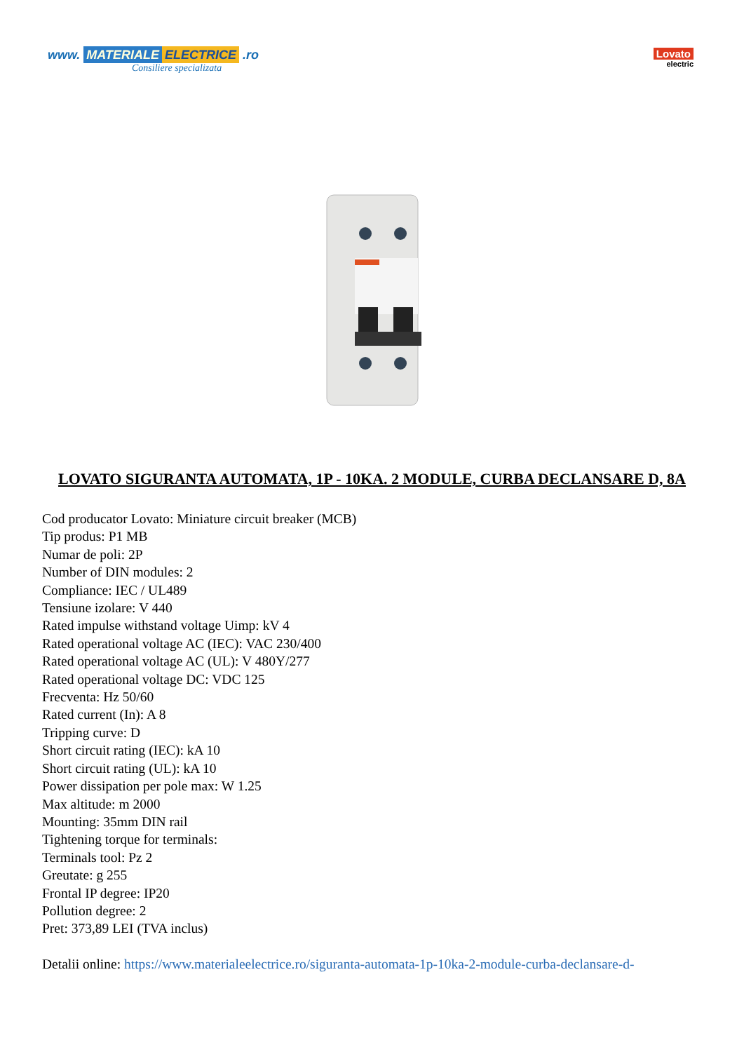www. MATERIALE ELECTRICE .ro
Consiliere specializata
Lovato
electric
LOVATO SIGURANTA AUTOMATA, 1P - 10KA. 2 MODULE, CURBA DECLANSARE D, 8A
Cod producator Lovato: Miniature circuit breaker (MCB)
Tip produs: P1 MB
Numar de poli: 2P
Number of DIN modules: 2
Compliance: IEC / UL489
Tensiune izolare: V 440
Rated impulse withstand voltage Uimp: kV 4
Rated operational voltage AC (IEC): VAC 230/400
Rated operational voltage AC (UL): V 480Y/277
Rated operational voltage DC: VDC 125
Frecventa: Hz 50/60
Rated current (In): A 8
Tripping curve: D
Short circuit rating (IEC): kA 10
Short circuit rating (UL): kA 10
Power dissipation per pole max: W 1.25
Max altitude: m 2000
Mounting: 35mm DIN rail
Tightening torque for terminals:
Terminals tool: Pz 2
Greutate: g 255
Frontal IP degree: IP20
Pollution degree: 2
Pret: 373,89 LEI (TVA inclus)
Detalii online: https://www.materialeelectrice.ro/siguranta-automata-1p-10ka-2-module-curba-declansare-d-